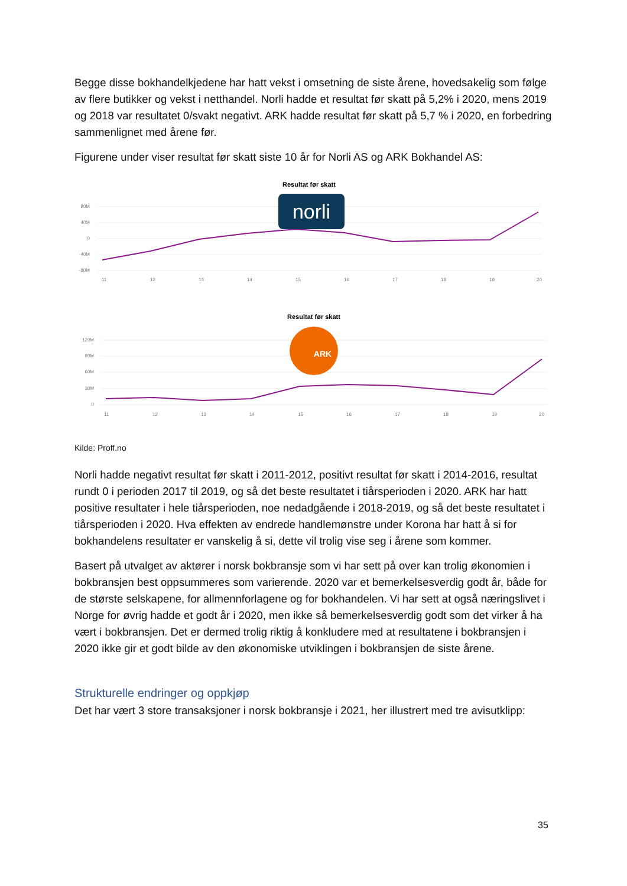Begge disse bokhandelkjedene har hatt vekst i omsetning de siste årene, hovedsakelig som følge av flere butikker og vekst i netthandel. Norli hadde et resultat før skatt på 5,2% i 2020, mens 2019 og 2018 var resultatet 0/svakt negativt. ARK hadde resultat før skatt på 5,7 % i 2020, en forbedring sammenlignet med årene før.
Figurene under viser resultat før skatt siste 10 år for Norli AS og ARK Bokhandel AS:
Resultat før skatt
80M
40M
0
-40M
-80M
11
12
13
14
15
16
17
18
19
20
norli
Resultat før skatt
120M
90M
60M
30M
0
11
12
13
14
15
16
17
18
19
20
ARK
Kilde: Proff.no
Norli hadde negativt resultat før skatt i 2011-2012, positivt resultat før skatt i 2014-2016, resultat rundt 0 i perioden 2017 til 2019, og så det beste resultatet i tiårsperioden i 2020. ARK har hatt positive resultater i hele tiårsperioden, noe nedadgående i 2018-2019, og så det beste resultatet i tiårsperioden i 2020. Hva effekten av endrede handlemønstre under Korona har hatt å si for bokhandelens resultater er vanskelig å si, dette vil trolig vise seg i årene som kommer.
Basert på utvalget av aktører i norsk bokbransje som vi har sett på over kan trolig økonomien i bokbransjen best oppsummeres som varierende. 2020 var et bemerkelsesverdig godt år, både for de største selskapene, for allmennforlagene og for bokhandelen. Vi har sett at også næringslivet i Norge for øvrig hadde et godt år i 2020, men ikke så bemerkelsesverdig godt som det virker å ha vært i bokbransjen. Det er dermed trolig riktig å konkludere med at resultatene i bokbransjen i 2020 ikke gir et godt bilde av den økonomiske utviklingen i bokbransjen de siste årene.
Strukturelle endringer og oppkjøp
Det har vært 3 store transaksjoner i norsk bokbransje i 2021, her illustrert med tre avisutklipp:
35